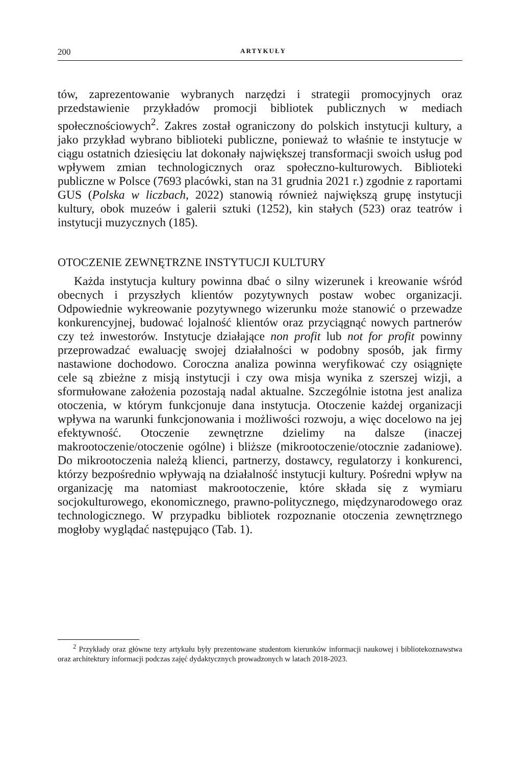200 ARTYKUŁY
tów, zaprezentowanie wybranych narzędzi i strategii promocyjnych oraz przedstawienie przykładów promocji bibliotek publicznych w mediach społecznościowych<sup>2</sup>. Zakres został ograniczony do polskich instytucji kultury, a jako przykład wybrano biblioteki publiczne, ponieważ to właśnie te instytucje w ciągu ostatnich dziesięciu lat dokonały największej transformacji swoich usług pod wpływem zmian technologicznych oraz społeczno-kulturowych. Biblioteki publiczne w Polsce (7693 placówki, stan na 31 grudnia 2021 r.) zgodnie z raportami GUS (Polska w liczbach, 2022) stanowią również największą grupę instytucji kultury, obok muzeów i galerii sztuki (1252), kin stałych (523) oraz teatrów i instytucji muzycznych (185).
OTOCZENIE ZEWNĘTRZNE INSTYTUCJI KULTURY
Każda instytucja kultury powinna dbać o silny wizerunek i kreowanie wśród obecnych i przyszłych klientów pozytywnych postaw wobec organizacji. Odpowiednie wykreowanie pozytywnego wizerunku może stanowić o przewadze konkurencyjnej, budować lojalność klientów oraz przyciągnąć nowych partnerów czy też inwestorów. Instytucje działające non profit lub not for profit powinny przeprowadzać ewaluację swojej działalności w podobny sposób, jak firmy nastawione dochodowo. Coroczna analiza powinna weryfikować czy osiągnięte cele są zbieżne z misją instytucji i czy owa misja wynika z szerszej wizji, a sformułowane założenia pozostają nadal aktualne. Szczególnie istotna jest analiza otoczenia, w którym funkcjonuje dana instytucja. Otoczenie każdej organizacji wpływa na warunki funkcjonowania i możliwości rozwoju, a więc docelowo na jej efektywność. Otoczenie zewnętrzne dzielimy na dalsze (inaczej makrootoczenie/otoczenie ogólne) i bliższe (mikrootoczenie/otocznie zadaniowe). Do mikrootoczenia należą klienci, partnerzy, dostawcy, regulatorzy i konkurenci, którzy bezpośrednio wpływają na działalność instytucji kultury. Pośredni wpływ na organizację ma natomiast makrootoczenie, które składa się z wymiaru socjokulturowego, ekonomicznego, prawno-politycznego, międzynarodowego oraz technologicznego. W przypadku bibliotek rozpoznanie otoczenia zewnętrznego mogłoby wyglądać następująco (Tab. 1).
<sup>2</sup> Przykłady oraz główne tezy artykułu były prezentowane studentom kierunków informacji naukowej i bibliotekoznawstwa oraz architektury informacji podczas zajęć dydaktycznych prowadzonych w latach 2018-2023.